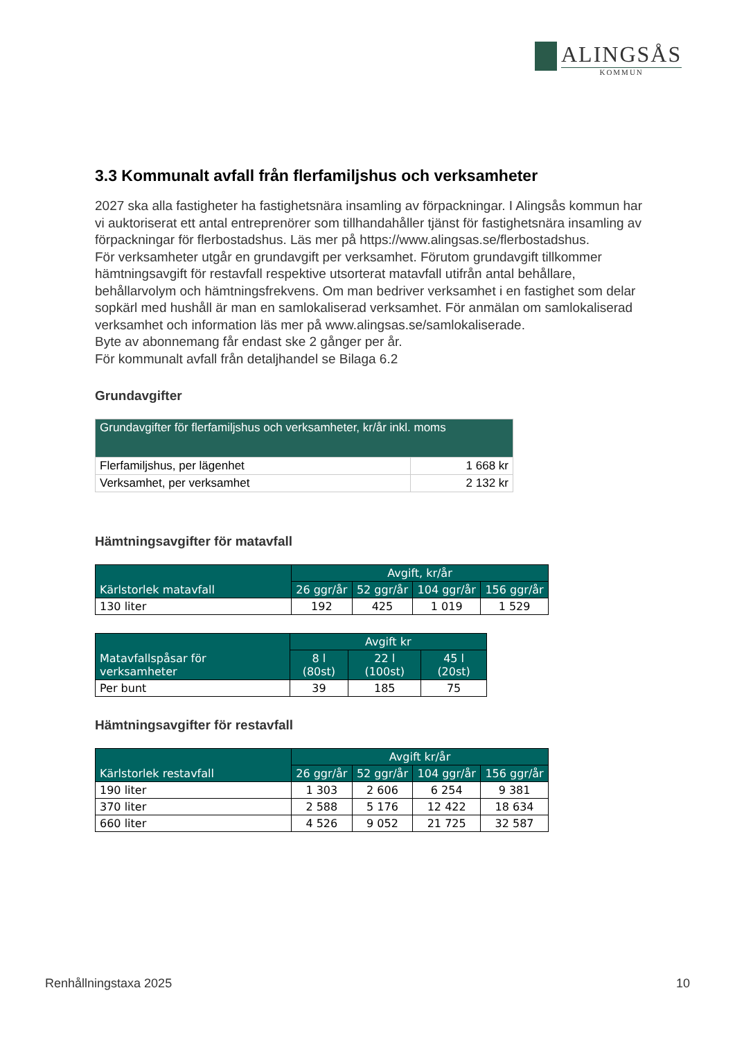ALINGSÅS
KOMMUN
3.3 Kommunalt avfall från flerfamiljshus och verksamheter
2027 ska alla fastigheter ha fastighetsnära insamling av förpackningar. I Alingsås kommun har vi auktoriserat ett antal entreprenörer som tillhandahåller tjänst för fastighetsnära insamling av förpackningar för flerbostadshus. Läs mer på https://www.alingsas.se/flerbostadshus.
För verksamheter utgår en grundavgift per verksamhet. Förutom grundavgift tillkommer hämtningsavgift för restavfall respektive utsorterat matavfall utifrån antal behållare, behållarvolym och hämtningsfrekvens. Om man bedriver verksamhet i en fastighet som delar sopkärl med hushåll är man en samlokaliserad verksamhet. För anmälan om samlokaliserad verksamhet och information läs mer på www.alingsas.se/samlokaliserade.
Byte av abonnemang får endast ske 2 gånger per år.
För kommunalt avfall från detaljhandel se Bilaga 6.2
Grundavgifter
| Grundavgifter för flerfamiljshus och verksamheter, kr/år inkl. moms | |
| --- | --- |
| Flerfamiljshus, per lägenhet | 1 668 kr |
| Verksamhet, per verksamhet | 2 132 kr |
Hämtningsavgifter för matavfall
| Kärlstorlek matavfall | Avgift, kr/år | | | |
| --- | --- | --- | --- | --- |
| | 26 ggr/år | 52 ggr/år | 104 ggr/år | 156 ggr/år |
| 130 liter | 192 | 425 | 1 019 | 1 529 |
| Matavfallspåsar för verksamheter | Avgift kr | | |
| --- | --- | --- | --- |
| | 8 l (80st) | 22 l (100st) | 45 l (20st) |
| Per bunt | 39 | 185 | 75 |
Hämtningsavgifter för restavfall
| Kärlstorlek restavfall | Avgift kr/år | | | |
| --- | --- | --- | --- | --- |
| | 26 ggr/år | 52 ggr/år | 104 ggr/år | 156 ggr/år |
| 190 liter | 1 303 | 2 606 | 6 254 | 9 381 |
| 370 liter | 2 588 | 5 176 | 12 422 | 18 634 |
| 660 liter | 4 526 | 9 052 | 21 725 | 32 587 |
Renhållningstaxa 2025 10